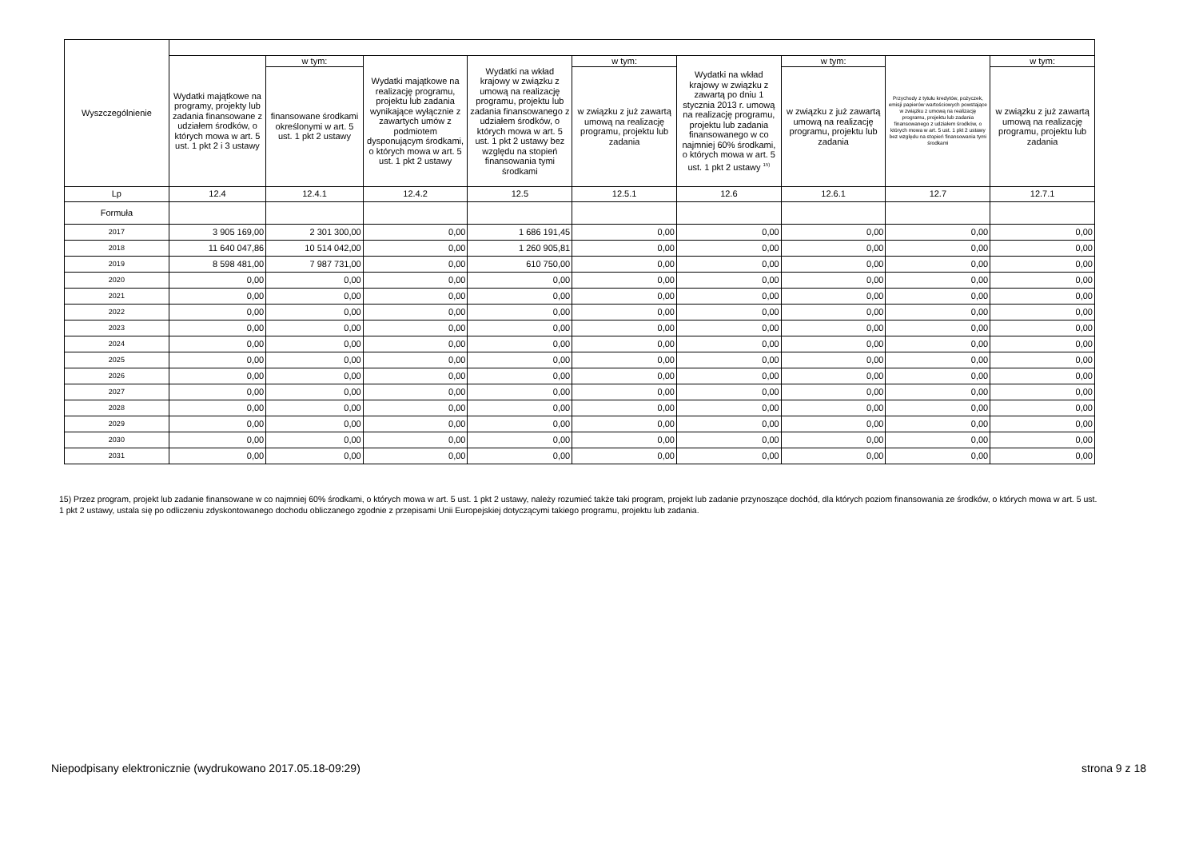| Wyszczególnienie | | | | | | | | | |
| --- | --- | --- | --- | --- | --- | --- | --- | --- | --- |
| | Wydatki majątkowe na programy, projekty lub zadania finansowane z udziałem środków, o których mowa w art. 5 ust. 1 pkt 2 i 3 ustawy | w tym: | Wydatki majątkowe na realizację programu, projektu lub zadania wynikające wyłącznie z zawartych umów z podmiotem dysponującym środkami, o których mowa w art. 5 ust. 1 pkt 2 ustawy | Wydatki na wkład krajowy w związku z umową na realizację programu, projektu lub zadania finansowanego z udziałem środków, o których mowa w art. 5 ust. 1 pkt 2 ustawy bez względu na stopień finansowania tymi środkami | w tym: | Wydatki na wkład krajowy w związku z zawartą po dniu 1 stycznia 2013 r. umową na realizację programu, projektu lub zadania finansowanego w co najmniej 60% środkami, o których mowa w art. 5 ust. 1 pkt 2 ustawy <sup>15)</sup> | w tym: | Przychody z tytułu kredytów, pożyczek, emisji papierów wartościowych powstające w związku z umową na realizację programu, projektu lub zadania finansowanego z udziałem środków, o których mowa w art. 5 ust. 1 pkt 2 ustawy bez względu na stopień finansowania tymi środkami | w tym: |
| | | finansowane środkami określonymi w art. 5 ust. 1 pkt 2 ustawy | | | w związku z już zawartą umową na realizację programu, projektu lub zadania | | w związku z już zawartą umową na realizację programu, projektu lub zadania | | w związku z już zawartą umową na realizację programu, projektu lub zadania |
| Lp | 12.4 | 12.4.1 | 12.4.2 | 12.5 | 12.5.1 | 12.6 | 12.6.1 | 12.7 | 12.7.1 |
| Formuła | | | | | | | | | |
| 2017 | 3 905 169,00 | 2 301 300,00 | 0,00 | 1 686 191,45 | 0,00 | 0,00 | 0,00 | 0,00 | 0,00 |
| 2018 | 11 640 047,86 | 10 514 042,00 | 0,00 | 1 260 905,81 | 0,00 | 0,00 | 0,00 | 0,00 | 0,00 |
| 2019 | 8 598 481,00 | 7 987 731,00 | 0,00 | 610 750,00 | 0,00 | 0,00 | 0,00 | 0,00 | 0,00 |
| 2020 | 0,00 | 0,00 | 0,00 | 0,00 | 0,00 | 0,00 | 0,00 | 0,00 | 0,00 |
| 2021 | 0,00 | 0,00 | 0,00 | 0,00 | 0,00 | 0,00 | 0,00 | 0,00 | 0,00 |
| 2022 | 0,00 | 0,00 | 0,00 | 0,00 | 0,00 | 0,00 | 0,00 | 0,00 | 0,00 |
| 2023 | 0,00 | 0,00 | 0,00 | 0,00 | 0,00 | 0,00 | 0,00 | 0,00 | 0,00 |
| 2024 | 0,00 | 0,00 | 0,00 | 0,00 | 0,00 | 0,00 | 0,00 | 0,00 | 0,00 |
| 2025 | 0,00 | 0,00 | 0,00 | 0,00 | 0,00 | 0,00 | 0,00 | 0,00 | 0,00 |
| 2026 | 0,00 | 0,00 | 0,00 | 0,00 | 0,00 | 0,00 | 0,00 | 0,00 | 0,00 |
| 2027 | 0,00 | 0,00 | 0,00 | 0,00 | 0,00 | 0,00 | 0,00 | 0,00 | 0,00 |
| 2028 | 0,00 | 0,00 | 0,00 | 0,00 | 0,00 | 0,00 | 0,00 | 0,00 | 0,00 |
| 2029 | 0,00 | 0,00 | 0,00 | 0,00 | 0,00 | 0,00 | 0,00 | 0,00 | 0,00 |
| 2030 | 0,00 | 0,00 | 0,00 | 0,00 | 0,00 | 0,00 | 0,00 | 0,00 | 0,00 |
| 2031 | 0,00 | 0,00 | 0,00 | 0,00 | 0,00 | 0,00 | 0,00 | 0,00 | 0,00 |
15) Przez program, projekt lub zadanie finansowane w co najmniej 60% środkami, o których mowa w art. 5 ust. 1 pkt 2 ustawy, należy rozumieć także taki program, projekt lub zadanie przynoszące dochód, dla których poziom finansowania ze środków, o których mowa w art. 5 ust. 1 pkt 2 ustawy, ustala się po odliczeniu zdyskontowanego dochodu obliczanego zgodnie z przepisami Unii Europejskiej dotyczącymi takiego programu, projektu lub zadania.
Niepodpisany elektronicznie (wydrukowano 2017.05.18-09:29) strona 9 z 18